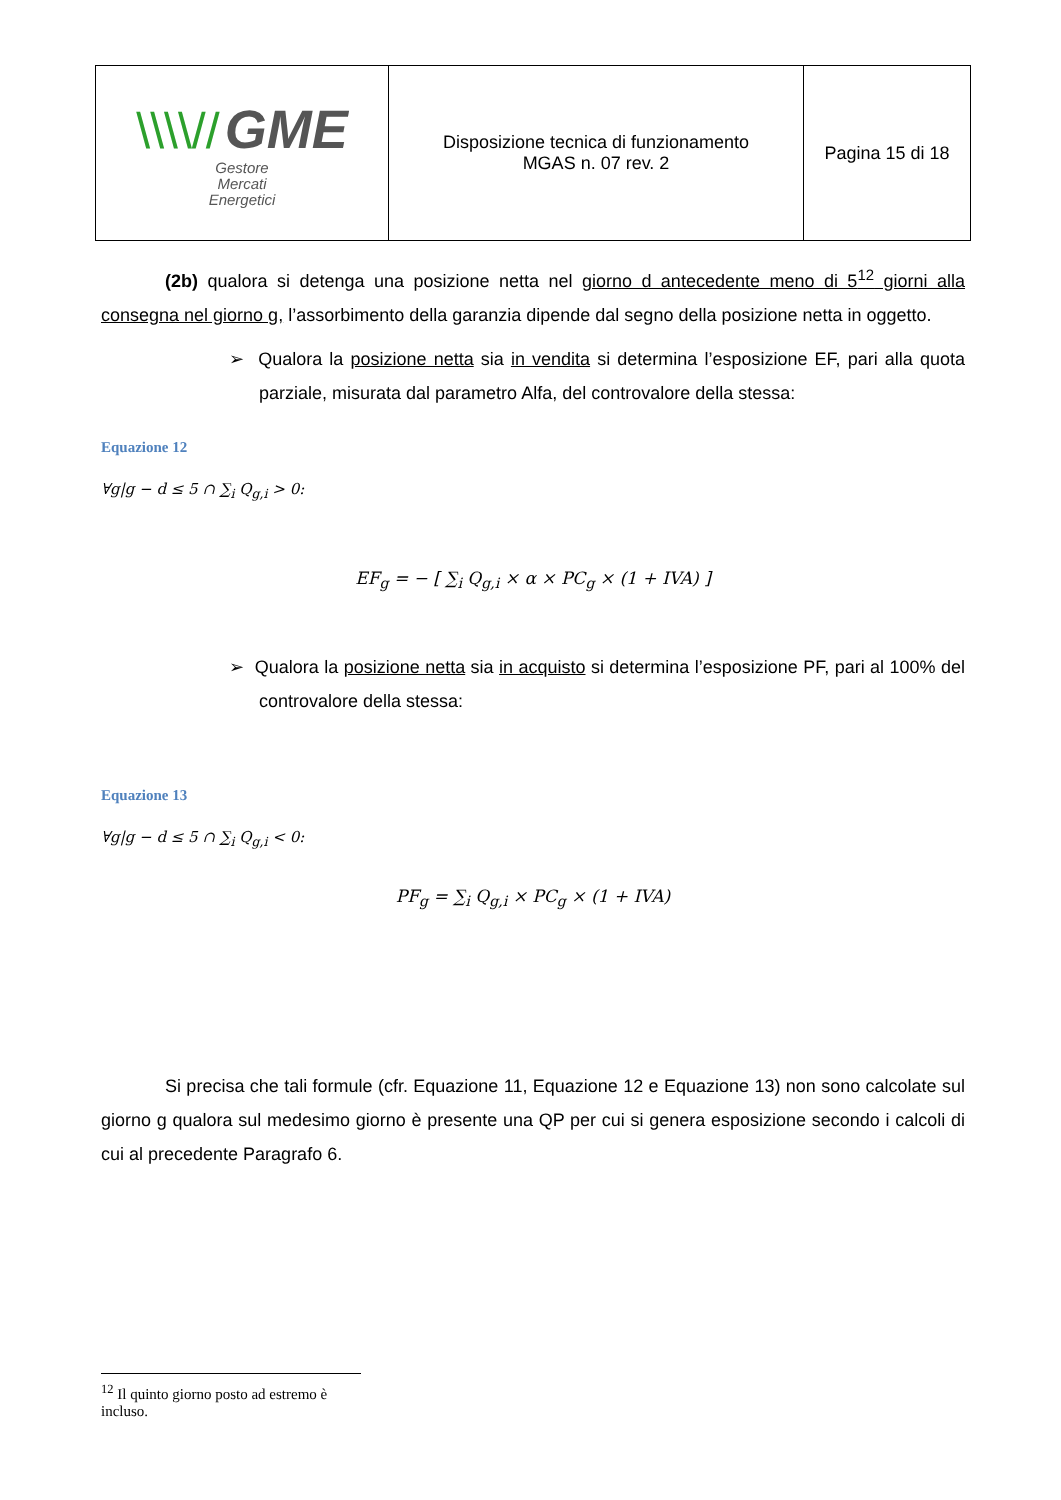| \\\\// GME Gestore Mercati Energetici | Disposizione tecnica di funzionamento MGAS n. 07 rev. 2 | Pagina 15 di 18 |
(2b) qualora si detenga una posizione netta nel giorno d antecedente meno di 5<sup>12</sup> giorni alla consegna nel giorno g, l’assorbimento della garanzia dipende dal segno della posizione netta in oggetto.
➢ Qualora la posizione netta sia in vendita si determina l’esposizione EF, pari alla quota parziale, misurata dal parametro Alfa, del controvalore della stessa:
Equazione 12
∀g|g − d ≤ 5 ∩ ∑<sub>i</sub> Q<sub>g,i</sub> > 0:
EF<sub>g</sub> = − [ ∑<sub>i</sub> Q<sub>g,i</sub> × α × PC<sub>g</sub> × (1 + IVA) ]
➢ Qualora la posizione netta sia in acquisto si determina l’esposizione PF, pari al 100% del controvalore della stessa:
Equazione 13
∀g|g − d ≤ 5 ∩ ∑<sub>i</sub> Q<sub>g,i</sub> < 0:
PF<sub>g</sub> = ∑<sub>i</sub> Q<sub>g,i</sub> × PC<sub>g</sub> × (1 + IVA)
Si precisa che tali formule (cfr. Equazione 11, Equazione 12 e Equazione 13) non sono calcolate sul giorno g qualora sul medesimo giorno è presente una QP per cui si genera esposizione secondo i calcoli di cui al precedente Paragrafo 6.
<sup>12</sup> Il quinto giorno posto ad estremo è incluso.